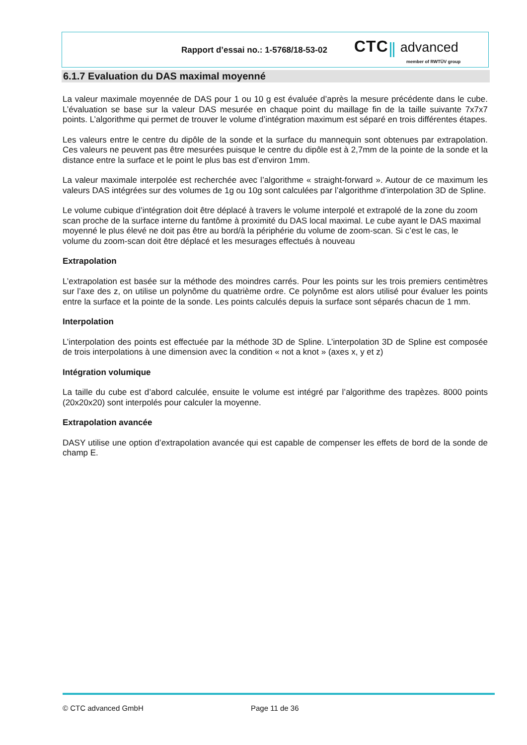Rapport d’essai no.: 1-5768/18-53-02
CTC advanced
member of RWTÜV group
6.1.7 Evaluation du DAS maximal moyenné
La valeur maximale moyennée de DAS pour 1 ou 10 g est évaluée d’après la mesure précédente dans le cube. L’évaluation se base sur la valeur DAS mesurée en chaque point du maillage fin de la taille suivante 7x7x7 points. L’algorithme qui permet de trouver le volume d’intégration maximum est séparé en trois différentes étapes.
Les valeurs entre le centre du dipôle de la sonde et la surface du mannequin sont obtenues par extrapolation. Ces valeurs ne peuvent pas être mesurées puisque le centre du dipôle est à 2,7mm de la pointe de la sonde et la distance entre la surface et le point le plus bas est d’environ 1mm.
La valeur maximale interpolée est recherchée avec l’algorithme « straight-forward ». Autour de ce maximum les valeurs DAS intégrées sur des volumes de 1g ou 10g sont calculées par l’algorithme d’interpolation 3D de Spline.
Le volume cubique d’intégration doit être déplacé à travers le volume interpolé et extrapolé de la zone du zoom scan proche de la surface interne du fantôme à proximité du DAS local maximal. Le cube ayant le DAS maximal moyenné le plus élevé ne doit pas être au bord/à la périphérie du volume de zoom-scan. Si c’est le cas, le volume du zoom-scan doit être déplacé et les mesurages effectués à nouveau
Extrapolation
L’extrapolation est basée sur la méthode des moindres carrés. Pour les points sur les trois premiers centimètres sur l’axe des z, on utilise un polynôme du quatrième ordre. Ce polynôme est alors utilisé pour évaluer les points entre la surface et la pointe de la sonde. Les points calculés depuis la surface sont séparés chacun de 1 mm.
Interpolation
L’interpolation des points est effectuée par la méthode 3D de Spline. L’interpolation 3D de Spline est composée de trois interpolations à une dimension avec la condition « not a knot » (axes x, y et z)
Intégration volumique
La taille du cube est d’abord calculée, ensuite le volume est intégré par l’algorithme des trapèzes. 8000 points (20x20x20) sont interpolés pour calculer la moyenne.
Extrapolation avancée
DASY utilise une option d’extrapolation avancée qui est capable de compenser les effets de bord de la sonde de champ E.
© CTC advanced GmbH Page 11 de 36